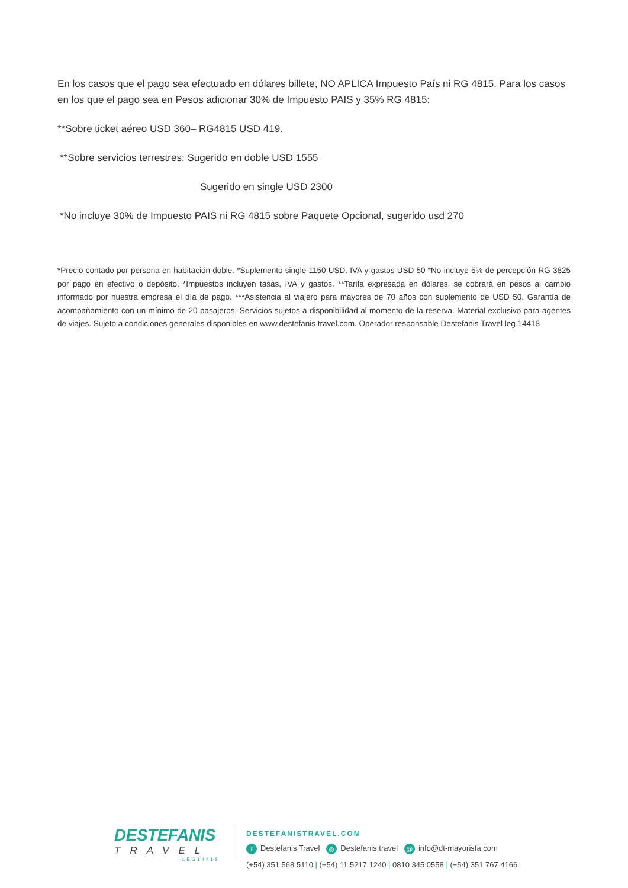En los casos que el pago sea efectuado en dólares billete, NO APLICA Impuesto País ni RG 4815. Para los casos en los que el pago sea en Pesos adicionar 30% de Impuesto PAIS y 35% RG 4815:
**Sobre ticket aéreo USD 360– RG4815 USD 419.
**Sobre servicios terrestres: Sugerido en doble USD 1555
Sugerido en single USD 2300
*No incluye 30% de Impuesto PAIS ni RG 4815 sobre Paquete Opcional, sugerido usd 270
*Precio contado por persona en habitación doble. *Suplemento single 1150 USD. IVA y gastos USD 50 *No incluye 5% de percepción RG 3825 por pago en efectivo o depósito. *Impuestos incluyen tasas, IVA y gastos. **Tarifa expresada en dólares, se cobrará en pesos al cambio informado por nuestra empresa el día de pago. ***Asistencia al viajero para mayores de 70 años con suplemento de USD 50. Garantía de acompañamiento con un mínimo de 20 pasajeros. Servicios sujetos a disponibilidad al momento de la reserva. Material exclusivo para agentes de viajes. Sujeto a condiciones generales disponibles en www.destefanis travel.com. Operador responsable Destefanis Travel leg 14418
DESTEFANIS
TRAVEL
LEG14418
DESTEFANISTRAVEL.COM
f Destefanis Travel ◎ Destefanis.travel @ info@dt-mayorista.com
(+54) 351 568 5110 | (+54) 11 5217 1240 | 0810 345 0558 | (+54) 351 767 4166